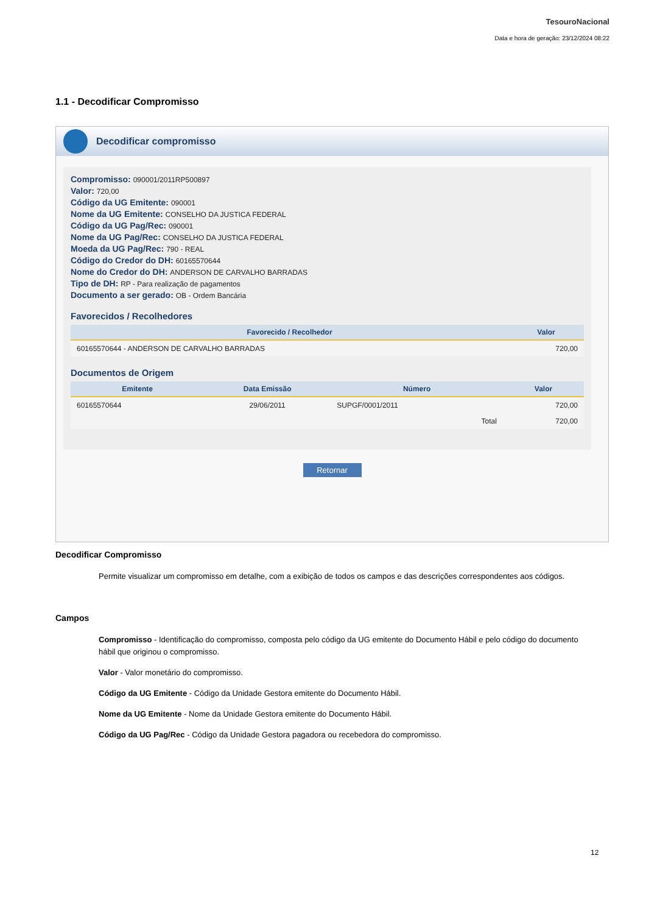TesouroNacional
Data e hora de geração: 23/12/2024 08:22
1.1 - Decodificar Compromisso
Decodificar compromisso
Compromisso: 090001/2011RP500897
Valor: 720,00
Código da UG Emitente: 090001
Nome da UG Emitente: CONSELHO DA JUSTICA FEDERAL
Código da UG Pag/Rec: 090001
Nome da UG Pag/Rec: CONSELHO DA JUSTICA FEDERAL
Moeda da UG Pag/Rec: 790 - REAL
Código do Credor do DH: 60165570644
Nome do Credor do DH: ANDERSON DE CARVALHO BARRADAS
Tipo de DH: RP - Para realização de pagamentos
Documento a ser gerado: OB - Ordem Bancária
Favorecidos / Recolhedores
| Favorecido / Recolhedor | Valor |
| --- | --- |
| 60165570644 - ANDERSON DE CARVALHO BARRADAS | 720,00 |
Documentos de Origem
| Emitente | Data Emissão | Número | Valor |
| --- | --- | --- | --- |
| 60165570644 | 29/06/2011 | SUPGF/0001/2011 | 720,00 |
| | | Total | 720,00 |
Retornar
Decodificar Compromisso
Permite visualizar um compromisso em detalhe, com a exibição de todos os campos e das descrições correspondentes aos códigos.
Campos
Compromisso - Identificação do compromisso, composta pelo código da UG emitente do Documento Hábil e pelo código do documento hábil que originou o compromisso.
Valor - Valor monetário do compromisso.
Código da UG Emitente - Código da Unidade Gestora emitente do Documento Hábil.
Nome da UG Emitente - Nome da Unidade Gestora emitente do Documento Hábil.
Código da UG Pag/Rec - Código da Unidade Gestora pagadora ou recebedora do compromisso.
12